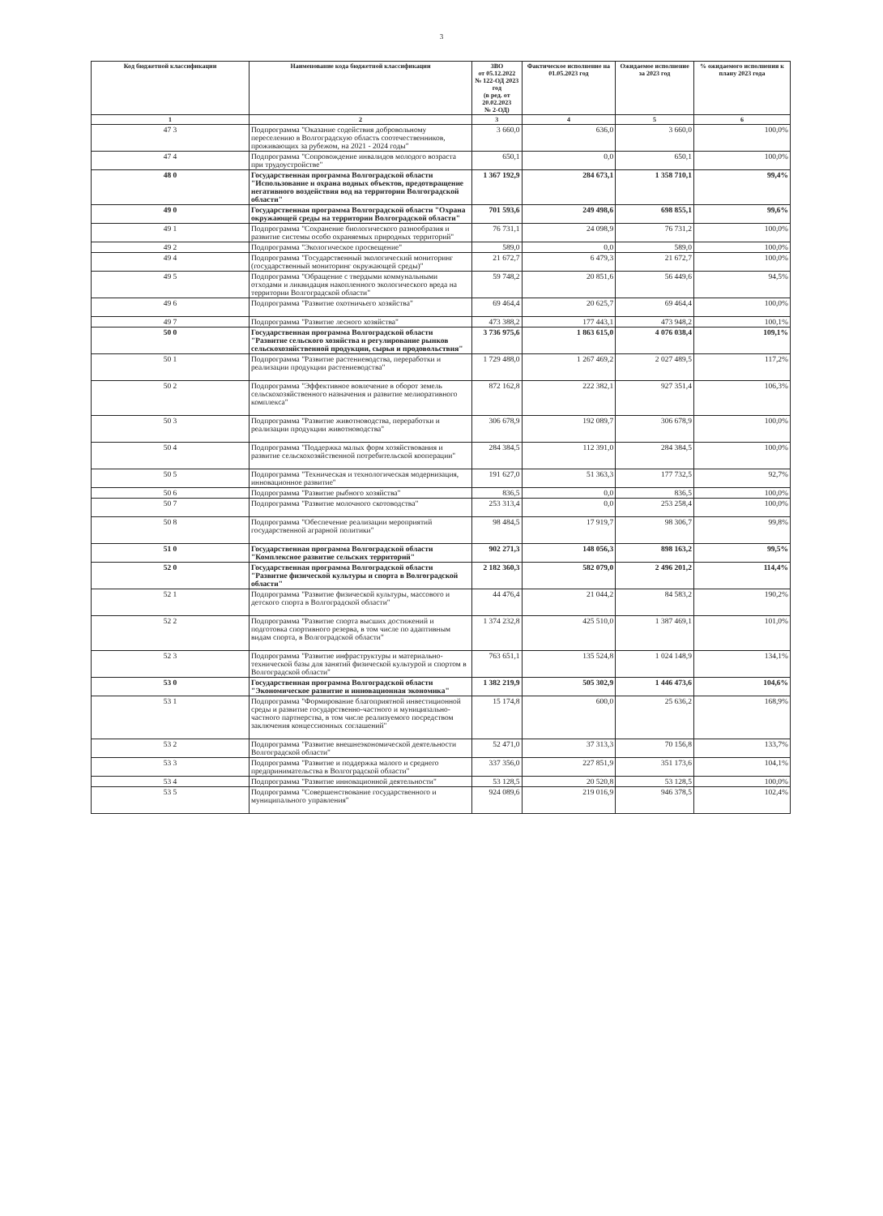3
| Код бюджетной классификации | Наименование кода бюджетной классификации | ЗВО от 05.12.2022 № 122-ОД 2023 год (в ред. от 20.02.2023 № 2-ОД) | Фактическое исполнение на 01.05.2023 год | Ожидаемое исполнение за 2023 год | % ожидаемого исполнения к плану 2023 года |
| --- | --- | --- | --- | --- | --- |
| 1 | 2 | 3 | 4 | 5 | 6 |
| 47 3 | Подпрограмма "Оказание содействия добровольному переселению в Волгоградскую область соотечественников, проживающих за рубежом, на 2021 - 2024 годы" | 3 660,0 | 636,0 | 3 660,0 | 100,0% |
| 47 4 | Подпрограмма "Сопровождение инвалидов молодого возраста при трудоустройстве" | 650,1 | 0,0 | 650,1 | 100,0% |
| 48 0 | Государственная программа Волгоградской области "Использование и охрана водных объектов, предотвращение негативного воздействия вод на территории Волгоградской области" | 1 367 192,9 | 284 673,1 | 1 358 710,1 | 99,4% |
| 49 0 | Государственная программа Волгоградской области "Охрана окружающей среды на территории Волгоградской области" | 701 593,6 | 249 498,6 | 698 855,1 | 99,6% |
| 49 1 | Подпрограмма "Сохранение биологического разнообразия и развитие системы особо охраняемых природных территорий" | 76 731,1 | 24 098,9 | 76 731,2 | 100,0% |
| 49 2 | Подпрограмма "Экологическое просвещение" | 589,0 | 0,0 | 589,0 | 100,0% |
| 49 4 | Подпрограмма "Государственный экологический мониторинг (государственный мониторинг окружающей среды)" | 21 672,7 | 6 479,3 | 21 672,7 | 100,0% |
| 49 5 | Подпрограмма "Обращение с твердыми коммунальными отходами и ликвидация накопленного экологического вреда на территории Волгоградской области" | 59 748,2 | 20 851,6 | 56 449,6 | 94,5% |
| 49 6 | Подпрограмма "Развитие охотничьего хозяйства" | 69 464,4 | 20 625,7 | 69 464,4 | 100,0% |
| 49 7 | Подпрограмма "Развитие лесного хозяйства" | 473 388,2 | 177 443,1 | 473 948,2 | 100,1% |
| 50 0 | Государственная программа Волгоградской области "Развитие сельского хозяйства и регулирование рынков сельскохозяйственной продукции, сырья и продовольствия" | 3 736 975,6 | 1 863 615,0 | 4 076 038,4 | 109,1% |
| 50 1 | Подпрограмма "Развитие растениеводства, переработки и реализации продукции растениеводства" | 1 729 488,0 | 1 267 469,2 | 2 027 489,5 | 117,2% |
| 50 2 | Подпрограмма "Эффективное вовлечение в оборот земель сельскохозяйственного назначения и развитие мелиоративного комплекса" | 872 162,8 | 222 382,1 | 927 351,4 | 106,3% |
| 50 3 | Подпрограмма "Развитие животноводства, переработки и реализации продукции животноводства" | 306 678,9 | 192 089,7 | 306 678,9 | 100,0% |
| 50 4 | Подпрограмма "Поддержка малых форм хозяйствования и развитие сельскохозяйственной потребительской кооперации" | 284 384,5 | 112 391,0 | 284 384,5 | 100,0% |
| 50 5 | Подпрограмма "Техническая и технологическая модернизация, инновационное развитие" | 191 627,0 | 51 363,3 | 177 732,5 | 92,7% |
| 50 6 | Подпрограмма "Развитие рыбного хозяйства" | 836,5 | 0,0 | 836,5 | 100,0% |
| 50 7 | Подпрограмма "Развитие молочного скотоводства" | 253 313,4 | 0,0 | 253 258,4 | 100,0% |
| 50 8 | Подпрограмма "Обеспечение реализации мероприятий государственной аграрной политики" | 98 484,5 | 17 919,7 | 98 306,7 | 99,8% |
| 51 0 | Государственная программа Волгоградской области "Комплексное развитие сельских территорий" | 902 271,3 | 148 056,3 | 898 163,2 | 99,5% |
| 52 0 | Государственная программа Волгоградской области "Развитие физической культуры и спорта в Волгоградской области" | 2 182 360,3 | 582 079,0 | 2 496 201,2 | 114,4% |
| 52 1 | Подпрограмма "Развитие физической культуры, массового и детского спорта в Волгоградской области" | 44 476,4 | 21 044,2 | 84 583,2 | 190,2% |
| 52 2 | Подпрограмма "Развитие спорта высших достижений и подготовка спортивного резерва, в том числе по адаптивным видам спорта, в Волгоградской области" | 1 374 232,8 | 425 510,0 | 1 387 469,1 | 101,0% |
| 52 3 | Подпрограмма "Развитие инфраструктуры и материально-технической базы для занятий физической культурой и спортом в Волгоградской области" | 763 651,1 | 135 524,8 | 1 024 148,9 | 134,1% |
| 53 0 | Государственная программа Волгоградской области "Экономическое развитие и инновационная экономика" | 1 382 219,9 | 505 302,9 | 1 446 473,6 | 104,6% |
| 53 1 | Подпрограмма "Формирование благоприятной инвестиционной среды и развитие государственно-частного и муниципально-частного партнерства, в том числе реализуемого посредством заключения концессионных соглашений" | 15 174,8 | 600,0 | 25 636,2 | 168,9% |
| 53 2 | Подпрограмма "Развитие внешнеэкономической деятельности Волгоградской области" | 52 471,0 | 37 313,3 | 70 156,8 | 133,7% |
| 53 3 | Подпрограмма "Развитие и поддержка малого и среднего предпринимательства в Волгоградской области" | 337 356,0 | 227 851,9 | 351 173,6 | 104,1% |
| 53 4 | Подпрограмма "Развитие инновационной деятельности" | 53 128,5 | 20 520,8 | 53 128,5 | 100,0% |
| 53 5 | Подпрограмма "Совершенствование государственного и муниципального управления" | 924 089,6 | 219 016,9 | 946 378,5 | 102,4% |